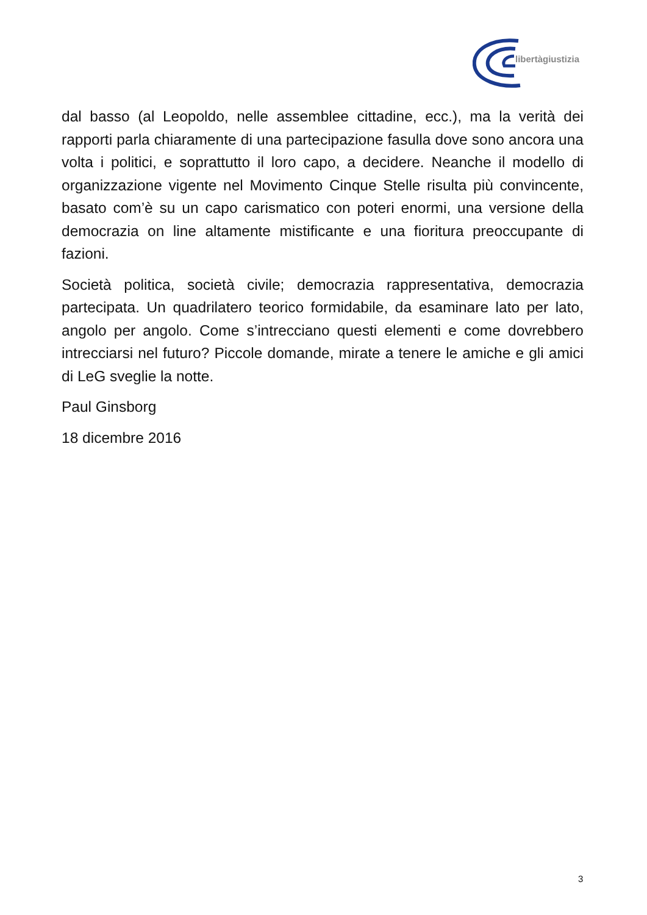libertàgiustizia
dal basso (al Leopoldo, nelle assemblee cittadine, ecc.), ma la verità dei rapporti parla chiaramente di una partecipazione fasulla dove sono ancora una volta i politici, e soprattutto il loro capo, a decidere. Neanche il modello di organizzazione vigente nel Movimento Cinque Stelle risulta più convincente, basato com’è su un capo carismatico con poteri enormi, una versione della democrazia on line altamente mistificante e una fioritura preoccupante di fazioni.
Società politica, società civile; democrazia rappresentativa, democrazia partecipata. Un quadrilatero teorico formidabile, da esaminare lato per lato, angolo per angolo. Come s’intrecciano questi elementi e come dovrebbero intrecciarsi nel futuro? Piccole domande, mirate a tenere le amiche e gli amici di LeG sveglie la notte.
Paul Ginsborg
18 dicembre 2016
3